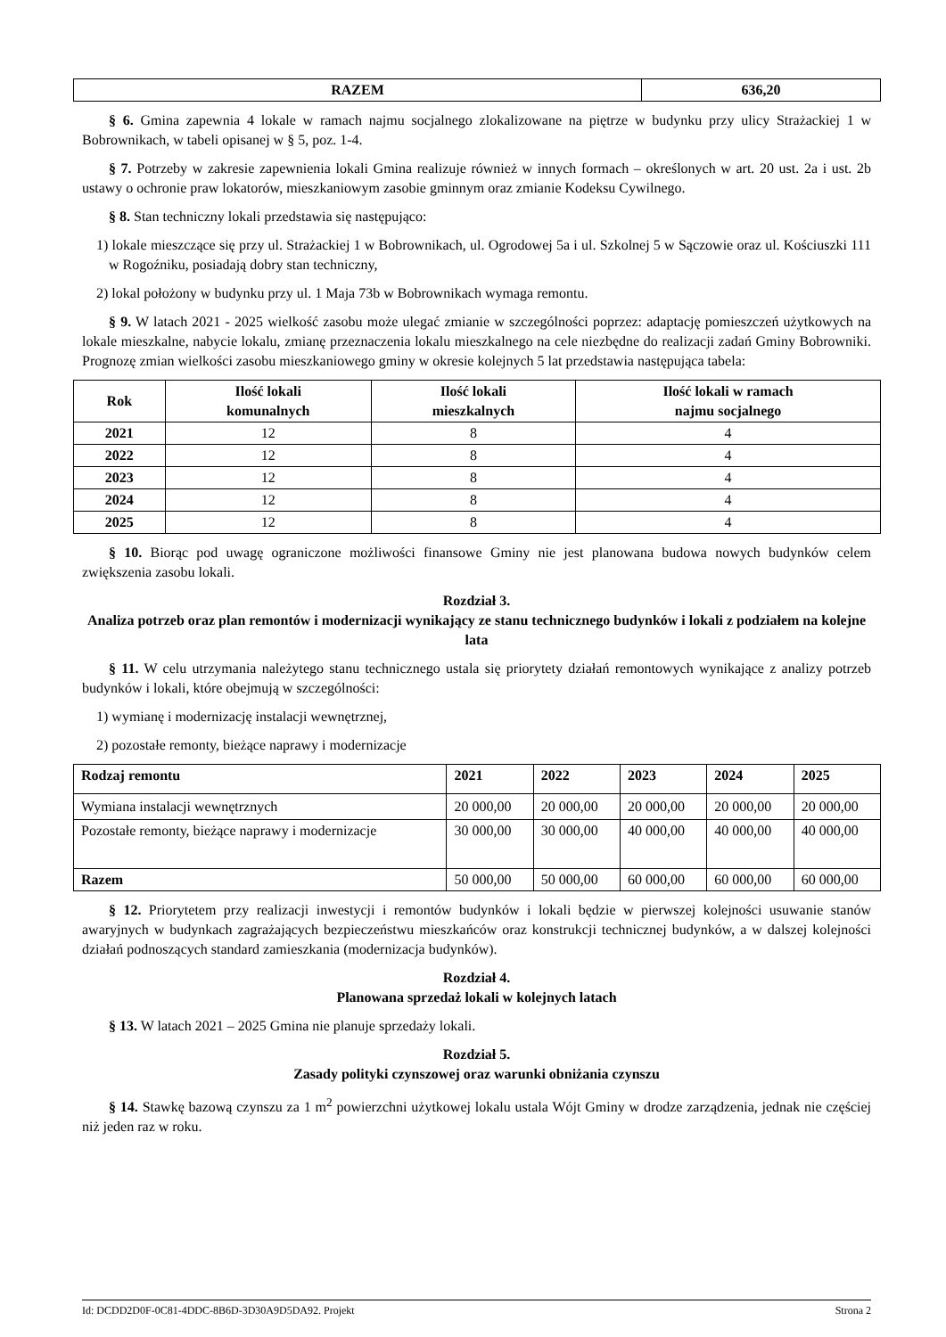| RAZEM | 636,20 |
| --- | --- |
§ 6. Gmina zapewnia 4 lokale w ramach najmu socjalnego zlokalizowane na piętrze w budynku przy ulicy Strażackiej 1 w Bobrownikach, w tabeli opisanej w § 5, poz. 1-4.
§ 7. Potrzeby w zakresie zapewnienia lokali Gmina realizuje również w innych formach – określonych w art. 20 ust. 2a i ust. 2b ustawy o ochronie praw lokatorów, mieszkaniowym zasobie gminnym oraz zmianie Kodeksu Cywilnego.
§ 8. Stan techniczny lokali przedstawia się następująco:
1) lokale mieszczące się przy ul. Strażackiej 1 w Bobrownikach, ul. Ogrodowej 5a i ul. Szkolnej 5 w Sączowie oraz ul. Kościuszki 111 w Rogoźniku, posiadają dobry stan techniczny,
2) lokal położony w budynku przy ul. 1 Maja 73b w Bobrownikach wymaga remontu.
§ 9. W latach 2021 - 2025 wielkość zasobu może ulegać zmianie w szczególności poprzez: adaptację pomieszczeń użytkowych na lokale mieszkalne, nabycie lokalu, zmianę przeznaczenia lokalu mieszkalnego na cele niezbędne do realizacji zadań Gminy Bobrowniki. Prognozę zmian wielkości zasobu mieszkaniowego gminy w okresie kolejnych 5 lat przedstawia następująca tabela:
| Rok | Ilość lokali komunalnych | Ilość lokali mieszkalnych | Ilość lokali w ramach najmu socjalnego |
| --- | --- | --- | --- |
| 2021 | 12 | 8 | 4 |
| 2022 | 12 | 8 | 4 |
| 2023 | 12 | 8 | 4 |
| 2024 | 12 | 8 | 4 |
| 2025 | 12 | 8 | 4 |
§ 10. Biorąc pod uwagę ograniczone możliwości finansowe Gminy nie jest planowana budowa nowych budynków celem zwiększenia zasobu lokali.
Rozdział 3.
Analiza potrzeb oraz plan remontów i modernizacji wynikający ze stanu technicznego budynków i lokali z podziałem na kolejne lata
§ 11. W celu utrzymania należytego stanu technicznego ustala się priorytety działań remontowych wynikające z analizy potrzeb budynków i lokali, które obejmują w szczególności:
1) wymianę i modernizację instalacji wewnętrznej,
2) pozostałe remonty, bieżące naprawy i modernizacje
| Rodzaj remontu | 2021 | 2022 | 2023 | 2024 | 2025 |
| --- | --- | --- | --- | --- | --- |
| Wymiana instalacji wewnętrznych | 20 000,00 | 20 000,00 | 20 000,00 | 20 000,00 | 20 000,00 |
| Pozostałe remonty, bieżące naprawy i modernizacje | 30 000,00 | 30 000,00 | 40 000,00 | 40 000,00 | 40 000,00 |
| Razem | 50 000,00 | 50 000,00 | 60 000,00 | 60 000,00 | 60 000,00 |
§ 12. Priorytetem przy realizacji inwestycji i remontów budynków i lokali będzie w pierwszej kolejności usuwanie stanów awaryjnych w budynkach zagrażających bezpieczeństwu mieszkańców oraz konstrukcji technicznej budynków, a w dalszej kolejności działań podnoszących standard zamieszkania (modernizacja budynków).
Rozdział 4.
Planowana sprzedaż lokali w kolejnych latach
§ 13. W latach 2021 – 2025 Gmina nie planuje sprzedaży lokali.
Rozdział 5.
Zasady polityki czynszowej oraz warunki obniżania czynszu
§ 14. Stawkę bazową czynszu za 1 m<sup>2</sup> powierzchni użytkowej lokalu ustala Wójt Gminy w drodze zarządzenia, jednak nie częściej niż jeden raz w roku.
Id: DCDD2D0F-0C81-4DDC-8B6D-3D30A9D5DA92. Projekt Strona 2